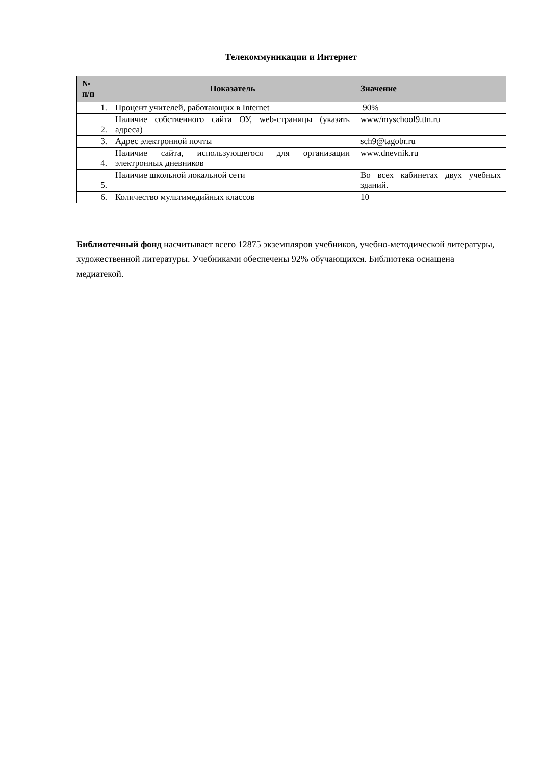Телекоммуникации и Интернет
| № п/п | Показатель | Значение |
| --- | --- | --- |
| 1. | Процент учителей, работающих в Internet | 90% |
| 2. | Наличие собственного сайта ОУ, web-страницы (указать адреса) | www/myschool9.ttn.ru |
| 3. | Адрес электронной почты | sch9@tagobr.ru |
| 4. | Наличие сайта, использующегося для организации электронных дневников | www.dnevnik.ru |
| 5. | Наличие школьной локальной сети | Во всех кабинетах двух учебных зданий. |
| 6. | Количество мультимедийных классов | 10 |
Библиотечный фонд насчитывает всего 12875 экземпляров учебников, учебно-методической литературы, художественной литературы. Учебниками обеспечены 92% обучающихся. Библиотека оснащена медиатекой.